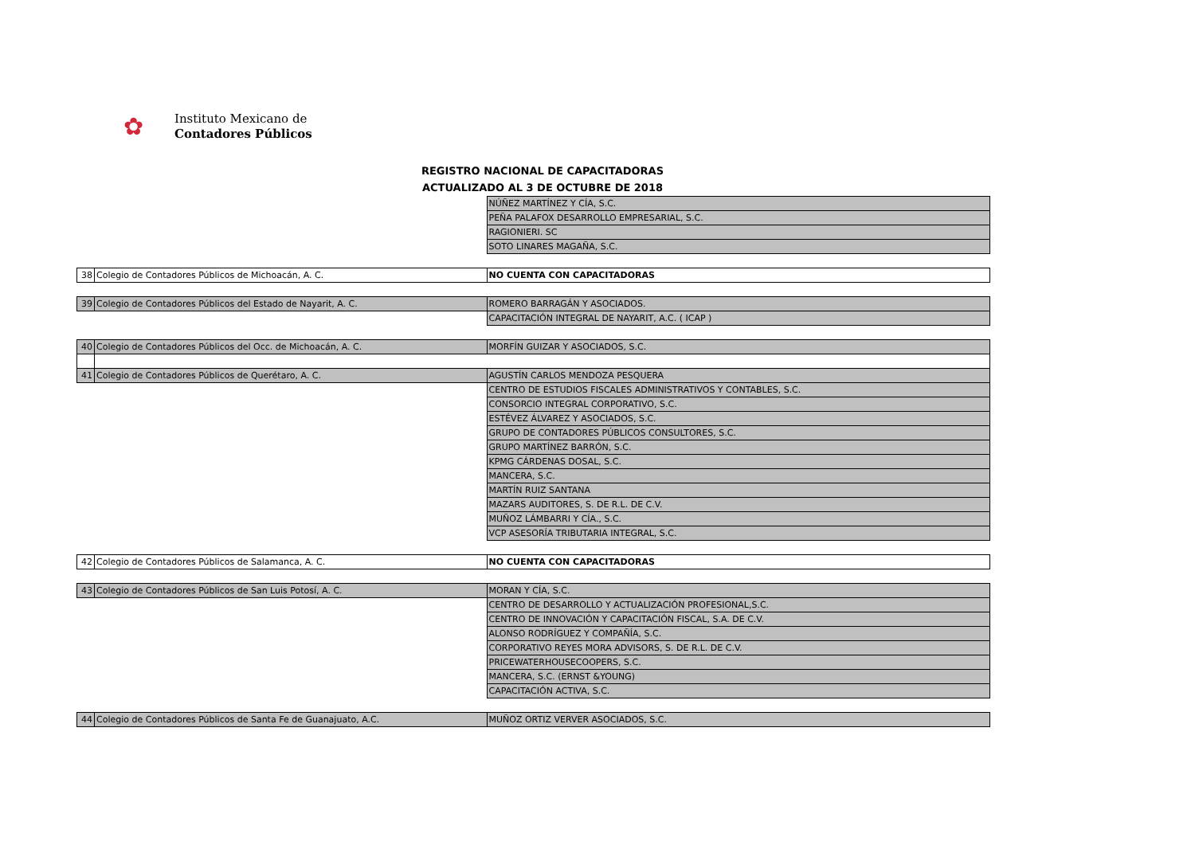✿
Instituto Mexicano de
Contadores Públicos
REGISTRO NACIONAL DE CAPACITADORAS
ACTUALIZADO AL 3 DE OCTUBRE DE 2018
| | | NÚÑEZ MARTÍNEZ Y CÍA, S.C. |
| | | PEÑA PALAFOX DESARROLLO EMPRESARIAL, S.C. |
| | | RAGIONIERI. SC |
| | | SOTO LINARES MAGAÑA, S.C. |
| 38 | Colegio de Contadores Públicos de Michoacán, A. C. | NO CUENTA CON CAPACITADORAS |
| 39 | Colegio de Contadores Públicos del Estado de Nayarit, A. C. | ROMERO BARRAGÁN Y ASOCIADOS. |
| | | CAPACITACIÓN INTEGRAL DE NAYARIT, A.C. ( ICAP ) |
| 40 | Colegio de Contadores Públicos del Occ. de Michoacán, A. C. | MORFÍN GUIZAR Y ASOCIADOS, S.C. |
| 41 | Colegio de Contadores Públicos de Querétaro, A. C. | AGUSTÍN CARLOS MENDOZA PESQUERA |
| | | CENTRO DE ESTUDIOS FISCALES ADMINISTRATIVOS Y CONTABLES, S.C. |
| | | CONSORCIO INTEGRAL CORPORATIVO, S.C. |
| | | ESTÉVEZ ÁLVAREZ Y ASOCIADOS, S.C. |
| | | GRUPO DE CONTADORES PÚBLICOS CONSULTORES, S.C. |
| | | GRUPO MARTÍNEZ BARRÓN, S.C. |
| | | KPMG CÁRDENAS DOSAL, S.C. |
| | | MANCERA, S.C. |
| | | MARTÍN RUIZ SANTANA |
| | | MAZARS AUDITORES, S. DE R.L. DE C.V. |
| | | MUÑOZ LÁMBARRI Y CÍA., S.C. |
| | | VCP ASESORÍA TRIBUTARIA INTEGRAL, S.C. |
| 42 | Colegio de Contadores Públicos de Salamanca, A. C. | NO CUENTA CON CAPACITADORAS |
| 43 | Colegio de Contadores Públicos de San Luis Potosí, A. C. | MORAN Y CÍA, S.C. |
| | | CENTRO DE DESARROLLO Y ACTUALIZACIÓN PROFESIONAL,S.C. |
| | | CENTRO DE INNOVACIÓN Y CAPACITACIÓN FISCAL, S.A. DE C.V. |
| | | ALONSO RODRÍGUEZ Y COMPAÑÍA, S.C. |
| | | CORPORATIVO REYES MORA ADVISORS, S. DE R.L. DE C.V. |
| | | PRICEWATERHOUSECOOPERS, S.C. |
| | | MANCERA, S.C. (ERNST &YOUNG) |
| | | CAPACITACIÓN ACTIVA, S.C. |
| 44 | Colegio de Contadores Públicos de Santa Fe de Guanajuato, A.C. | MUÑOZ ORTIZ VERVER ASOCIADOS, S.C. |